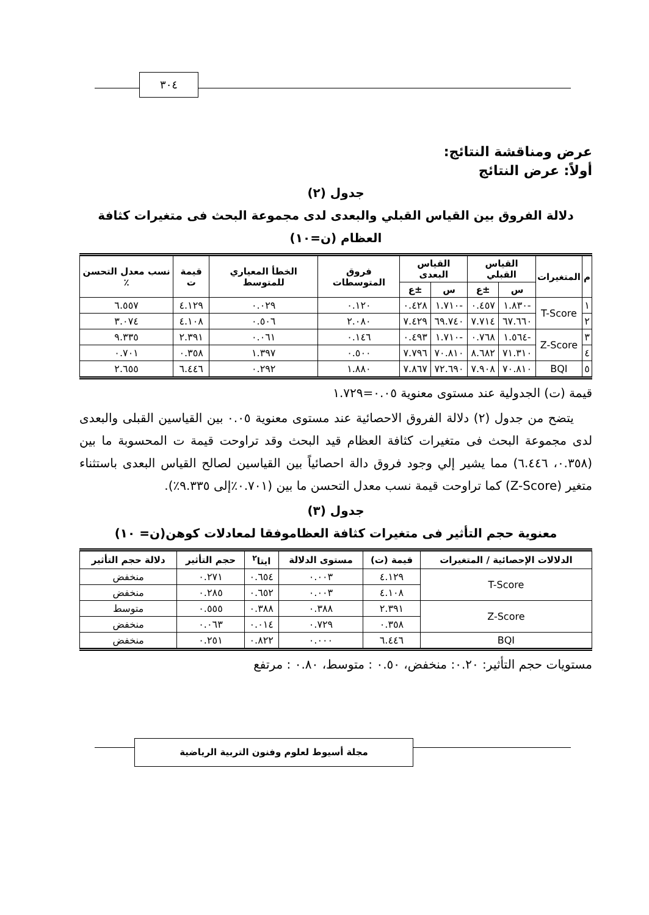٣٠٤
عرض ومناقشة النتائج:
أولاً: عرض النتائج
جدول (٢)
دلالة الفروق بين القياس القبلي والبعدى لدى مجموعة البحث فى متغيرات كثافة العظام (ن=١٠)
| م | المتغيرات | القياس القبلي | | القياس البعدى | | فروق المتوسطات | الخطأ المعياري للمتوسط | قيمة ت | نسب معدل التحسن ٪ |
| --- | --- | --- | --- | --- | --- | --- | --- | --- | --- |
| | | س | ±ع | س | ±ع | | | | |
| ١ | T-Score | -١.٨٣٠ | ٠.٤٥٧ | -١.٧١٠ | ٠.٤٢٨ | ٠.١٢٠ | ٠.٠٢٩ | ٤.١٢٩ | ٦.٥٥٧ |
| ٢ | | ٦٧.٦٦٠ | ٧.٧١٤ | ٦٩.٧٤٠ | ٧.٤٢٩ | ٢.٠٨٠ | ٠.٥٠٦ | ٤.١٠٨ | ٣.٠٧٤ |
| ٣ | Z-Score | -١.٥٦٤ | ٠.٧٦٨ | -١.٧١٠ | ٠.٤٩٣ | ٠.١٤٦ | ٠.٠٦١ | ٢.٣٩١ | ٩.٣٣٥ |
| ٤ | | ٧١.٣١٠ | ٨.٦٨٢ | ٧٠.٨١٠ | ٧.٧٩٦ | ٠.٥٠٠ | ١.٣٩٧ | ٠.٣٥٨ | ٠.٧٠١ |
| ٥ | BQI | ٧٠.٨١٠ | ٧.٩٠٨ | ٧٢.٦٩٠ | ٧.٨٦٧ | ١.٨٨٠ | ٠.٢٩٢ | ٦.٤٤٦ | ٢.٦٥٥ |
قيمة (ت) الجدولية عند مستوى معنوية ٠.٠٥=١.٧٢٩
يتضح من جدول (٢) دلالة الفروق الاحصائية عند مستوى معنوية ٠.٠٥ بين القياسين القبلى والبعدى لدى مجموعة البحث فى متغيرات كثافة العظام قيد البحث وقد تراوحت قيمة ت المحسوبة ما بين (٠.٣٥٨، ٦.٤٤٦) مما يشير إلي وجود فروق دالة احصائياً بين القياسين لصالح القياس البعدى باستثناء متغير (Z-Score) كما تراوحت قيمة نسب معدل التحسن ما بين (٠.٧٠١٪إلى ٩.٣٣٥٪).
جدول (٣)
معنوية حجم التأثير فى متغيرات كثافة العظاموفقا لمعادلات كوهن(ن= ١٠)
| الدلالات الإحصائية / المتغيرات | قيمة (ت) | مستوى الدلالة | ايتا<sup>٢</sup> | حجم التأثير | دلالة حجم التأثير |
| --- | --- | --- | --- | --- | --- |
| T-Score | ٤.١٢٩ | ٠.٠٠٣ | ٠.٦٥٤ | ٠.٢٧١ | منخفض |
| | ٤.١٠٨ | ٠.٠٠٣ | ٠.٦٥٢ | ٠.٢٨٥ | منخفض |
| Z-Score | ٢.٣٩١ | ٠.٣٨٨ | ٠.٣٨٨ | ٠.٥٥٥ | متوسط |
| | ٠.٣٥٨ | ٠.٧٢٩ | ٠.٠١٤ | ٠.٠٦٣ | منخفض |
| BQI | ٦.٤٤٦ | ٠.٠٠٠ | ٠.٨٢٢ | ٠.٢٥١ | منخفض |
مستويات حجم التأثير: ٠.٢٠: منخفض، ٠.٥٠ : متوسط، ٠.٨٠ : مرتفع
مجلة أسيوط لعلوم وفنون التربية الرياضية